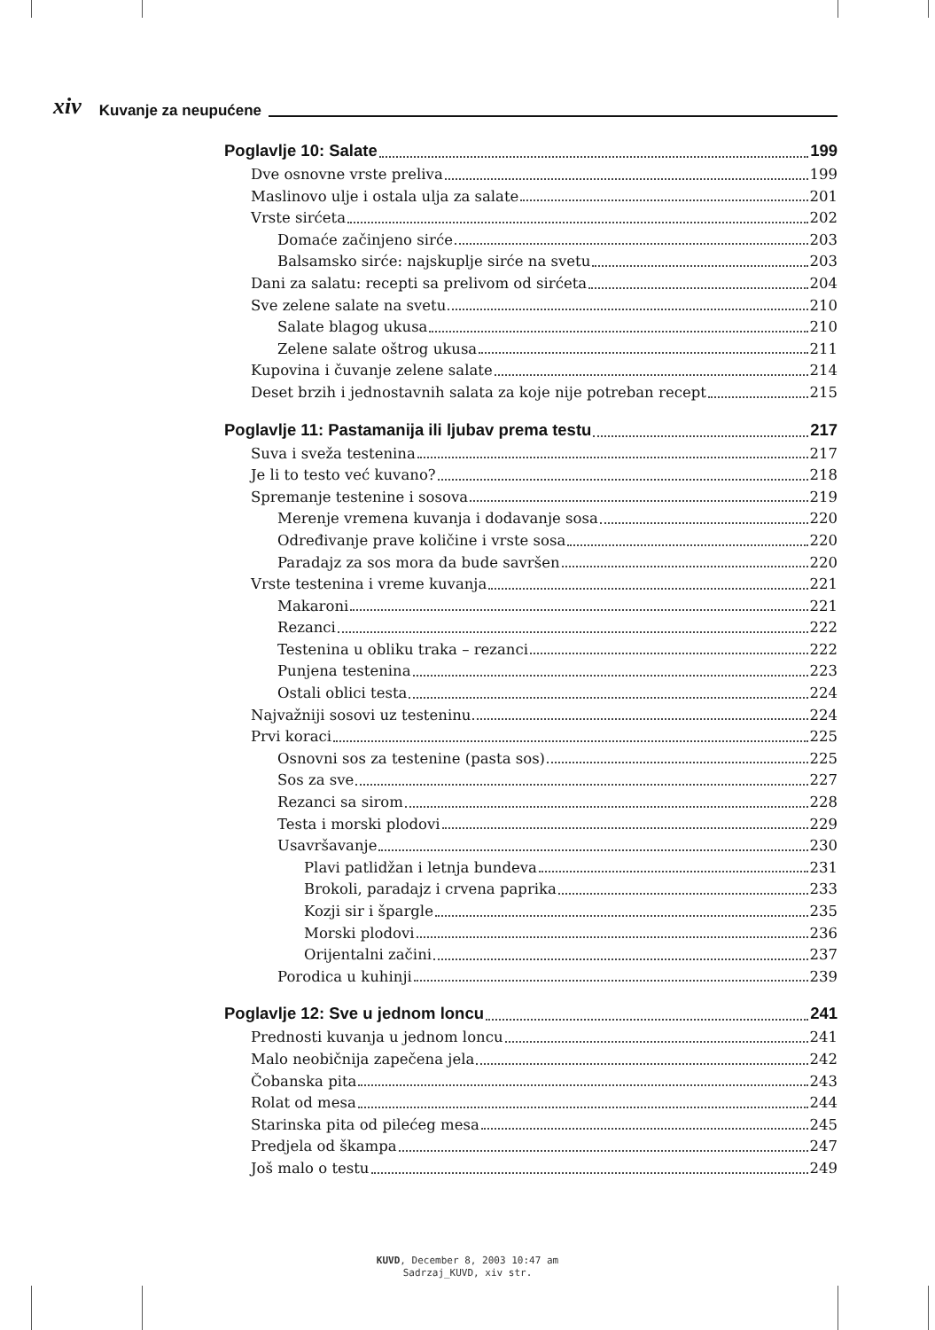xiv Kuvanje za neupućene
Poglavlje 10: Salate 199
Dve osnovne vrste preliva 199
Maslinovo ulje i ostala ulja za salate 201
Vrste sirćeta 202
Domaće začinjeno sirće 203
Balsamsko sirće: najskuplje sirće na svetu 203
Dani za salatu: recepti sa prelivom od sirćeta 204
Sve zelene salate na svetu 210
Salate blagog ukusa 210
Zelene salate oštrog ukusa 211
Kupovina i čuvanje zelene salate 214
Deset brzih i jednostavnih salata za koje nije potreban recept 215
Poglavlje 11: Pastamanija ili ljubav prema testu 217
Suva i sveža testenina 217
Je li to testo već kuvano? 218
Spremanje testenine i sosova 219
Merenje vremena kuvanja i dodavanje sosa 220
Određivanje prave količine i vrste sosa 220
Paradajz za sos mora da bude savršen 220
Vrste testenina i vreme kuvanja 221
Makaroni 221
Rezanci 222
Testenina u obliku traka – rezanci 222
Punjena testenina 223
Ostali oblici testa 224
Najvažniji sosovi uz testeninu 224
Prvi koraci 225
Osnovni sos za testenine (pasta sos) 225
Sos za sve 227
Rezanci sa sirom 228
Testa i morski plodovi 229
Usavršavanje 230
Plavi patlidžan i letnja bundeva 231
Brokoli, paradajz i crvena paprika 233
Kozji sir i špargle 235
Morski plodovi 236
Orijentalni začini 237
Porodica u kuhinji 239
Poglavlje 12: Sve u jednom loncu 241
Prednosti kuvanja u jednom loncu 241
Malo neobičnija zapečena jela 242
Čobanska pita 243
Rolat od mesa 244
Starinska pita od pilećeg mesa 245
Predjela od škampa 247
Još malo o testu 249
KUVD, December 8, 2003 10:47 am
Sadrzaj_KUVD, xiv str.